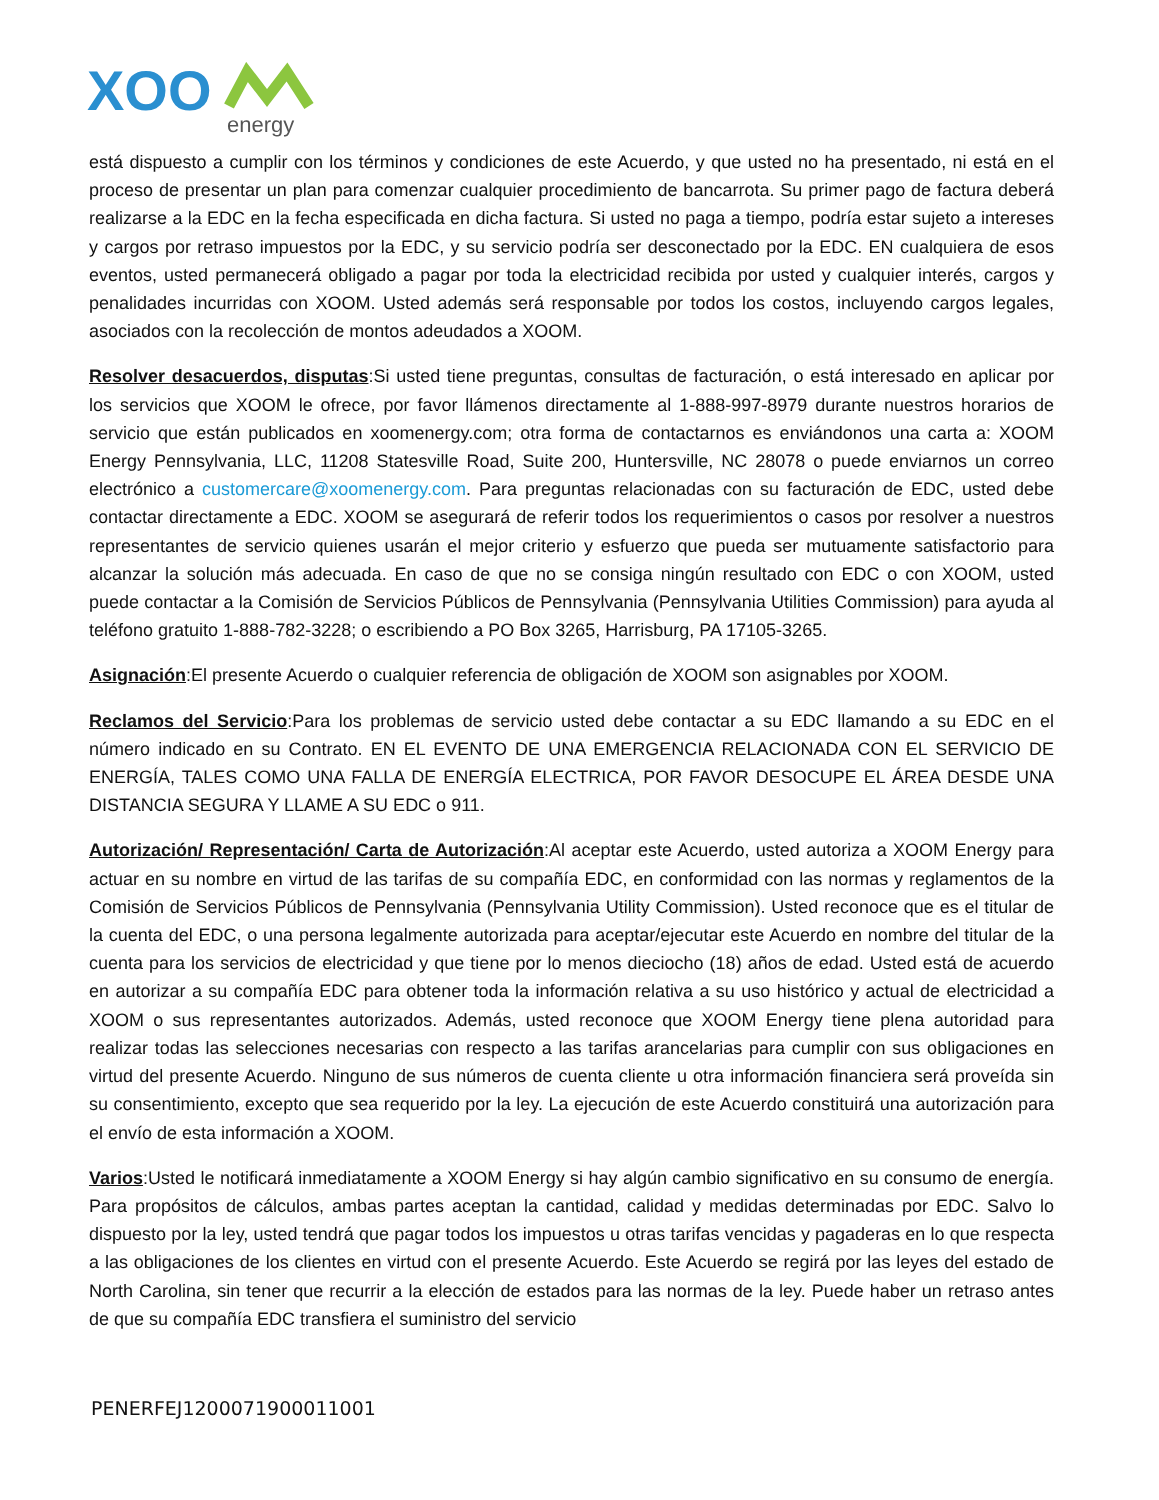XOO
energy
está dispuesto a cumplir con los términos y condiciones de este Acuerdo, y que usted no ha presentado, ni está en el proceso de presentar un plan para comenzar cualquier procedimiento de bancarrota. Su primer pago de factura deberá realizarse a la EDC en la fecha especificada en dicha factura. Si usted no paga a tiempo, podría estar sujeto a intereses y cargos por retraso impuestos por la EDC, y su servicio podría ser desconectado por la EDC. EN cualquiera de esos eventos, usted permanecerá obligado a pagar por toda la electricidad recibida por usted y cualquier interés, cargos y penalidades incurridas con XOOM. Usted además será responsable por todos los costos, incluyendo cargos legales, asociados con la recolección de montos adeudados a XOOM.
Resolver desacuerdos, disputas:Si usted tiene preguntas, consultas de facturación, o está interesado en aplicar por los servicios que XOOM le ofrece, por favor llámenos directamente al 1-888-997-8979 durante nuestros horarios de servicio que están publicados en xoomenergy.com; otra forma de contactarnos es enviándonos una carta a: XOOM Energy Pennsylvania, LLC, 11208 Statesville Road, Suite 200, Huntersville, NC 28078 o puede enviarnos un correo electrónico a customercare@xoomenergy.com. Para preguntas relacionadas con su facturación de EDC, usted debe contactar directamente a EDC. XOOM se asegurará de referir todos los requerimientos o casos por resolver a nuestros representantes de servicio quienes usarán el mejor criterio y esfuerzo que pueda ser mutuamente satisfactorio para alcanzar la solución más adecuada. En caso de que no se consiga ningún resultado con EDC o con XOOM, usted puede contactar a la Comisión de Servicios Públicos de Pennsylvania (Pennsylvania Utilities Commission) para ayuda al teléfono gratuito 1-888-782-3228; o escribiendo a PO Box 3265, Harrisburg, PA 17105-3265.
Asignación:El presente Acuerdo o cualquier referencia de obligación de XOOM son asignables por XOOM.
Reclamos del Servicio:Para los problemas de servicio usted debe contactar a su EDC llamando a su EDC en el número indicado en su Contrato. EN EL EVENTO DE UNA EMERGENCIA RELACIONADA CON EL SERVICIO DE ENERGÍA, TALES COMO UNA FALLA DE ENERGÍA ELECTRICA, POR FAVOR DESOCUPE EL ÁREA DESDE UNA DISTANCIA SEGURA Y LLAME A SU EDC o 911.
Autorización/ Representación/ Carta de Autorización:Al aceptar este Acuerdo, usted autoriza a XOOM Energy para actuar en su nombre en virtud de las tarifas de su compañía EDC, en conformidad con las normas y reglamentos de la Comisión de Servicios Públicos de Pennsylvania (Pennsylvania Utility Commission). Usted reconoce que es el titular de la cuenta del EDC, o una persona legalmente autorizada para aceptar/ejecutar este Acuerdo en nombre del titular de la cuenta para los servicios de electricidad y que tiene por lo menos dieciocho (18) años de edad. Usted está de acuerdo en autorizar a su compañía EDC para obtener toda la información relativa a su uso histórico y actual de electricidad a XOOM o sus representantes autorizados. Además, usted reconoce que XOOM Energy tiene plena autoridad para realizar todas las selecciones necesarias con respecto a las tarifas arancelarias para cumplir con sus obligaciones en virtud del presente Acuerdo. Ninguno de sus números de cuenta cliente u otra información financiera será proveída sin su consentimiento, excepto que sea requerido por la ley. La ejecución de este Acuerdo constituirá una autorización para el envío de esta información a XOOM.
Varios:Usted le notificará inmediatamente a XOOM Energy si hay algún cambio significativo en su consumo de energía. Para propósitos de cálculos, ambas partes aceptan la cantidad, calidad y medidas determinadas por EDC. Salvo lo dispuesto por la ley, usted tendrá que pagar todos los impuestos u otras tarifas vencidas y pagaderas en lo que respecta a las obligaciones de los clientes en virtud con el presente Acuerdo. Este Acuerdo se regirá por las leyes del estado de North Carolina, sin tener que recurrir a la elección de estados para las normas de la ley. Puede haber un retraso antes de que su compañía EDC transfiera el suministro del servicio
PENERFEJ1200071900011001